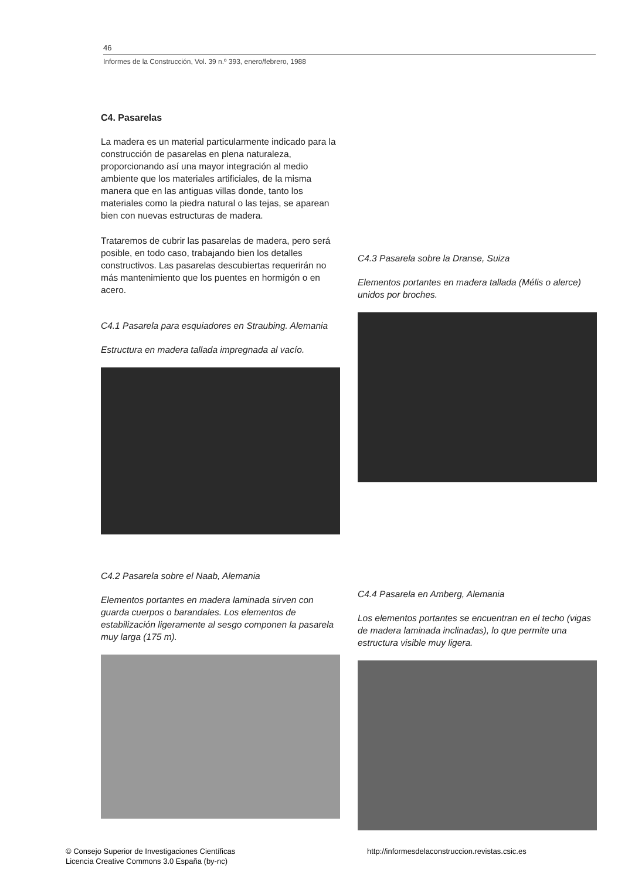46
Informes de la Construcción, Vol. 39 n.º 393, enero/febrero, 1988
C4. Pasarelas
La madera es un material particularmente indicado para la construcción de pasarelas en plena naturaleza, proporcionando así una mayor integración al medio ambiente que los materiales artificiales, de la misma manera que en las antiguas villas donde, tanto los materiales como la piedra natural o las tejas, se aparean bien con nuevas estructuras de madera.
Trataremos de cubrir las pasarelas de madera, pero será posible, en todo caso, trabajando bien los detalles constructivos. Las pasarelas descubiertas requerirán no más mantenimiento que los puentes en hormigón o en acero.
C4.1 Pasarela para esquiadores en Straubing. Alemania
Estructura en madera tallada impregnada al vacío.
C4.2 Pasarela sobre el Naab, Alemania
Elementos portantes en madera laminada sirven con guarda cuerpos o barandales. Los elementos de estabilización ligeramente al sesgo componen la pasarela muy larga (175 m).
C4.3 Pasarela sobre la Dranse, Suiza
Elementos portantes en madera tallada (Mélis o alerce) unidos por broches.
C4.4 Pasarela en Amberg, Alemania
Los elementos portantes se encuentran en el techo (vigas de madera laminada inclinadas), lo que permite una estructura visible muy ligera.
© Consejo Superior de Investigaciones Científicas
Licencia Creative Commons 3.0 España (by-nc)
http://informesdelaconstruccion.revistas.csic.es